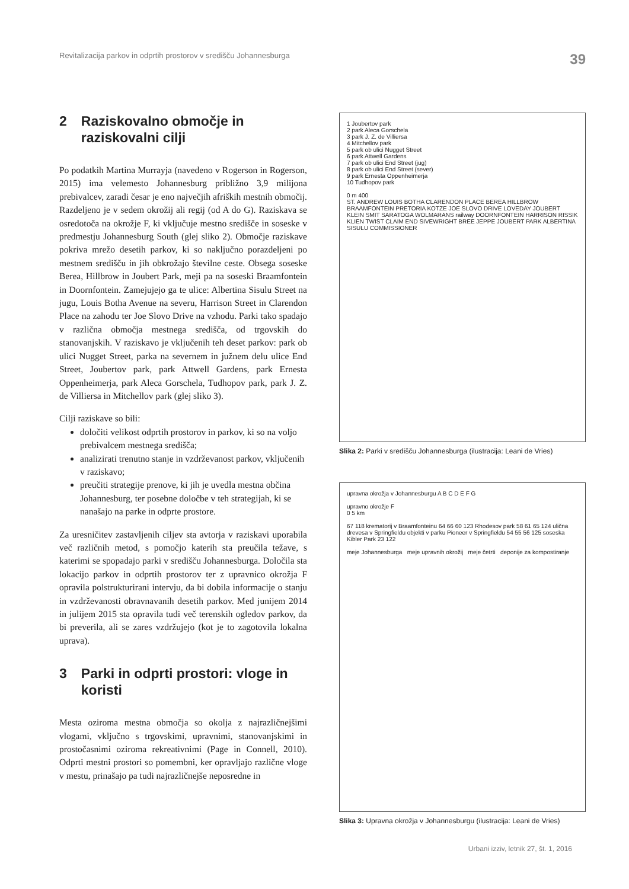Revitalizacija parkov in odprtih prostorov v središču Johannesburga 39
2 Raziskovalno območje in raziskovalni cilji
Po podatkih Martina Murrayja (navedeno v Rogerson in Rogerson, 2015) ima velemesto Johannesburg približno 3,9 milijona prebivalcev, zaradi česar je eno največjih afriških mestnih območij. Razdeljeno je v sedem okrožij ali regij (od A do G). Raziskava se osredotoča na okrožje F, ki vključuje mestno središče in soseske v predmestju Johannesburg South (glej sliko 2). Območje raziskave pokriva mrežo desetih parkov, ki so naključno porazdeljeni po mestnem središču in jih obkrožajo številne ceste. Obsega soseske Berea, Hillbrow in Joubert Park, meji pa na soseski Braamfontein in Doornfontein. Zamejujejo ga te ulice: Albertina Sisulu Street na jugu, Louis Botha Avenue na severu, Harrison Street in Clarendon Place na zahodu ter Joe Slovo Drive na vzhodu. Parki tako spadajo v različna območja mestnega središča, od trgovskih do stanovanjskih. V raziskavo je vključenih teh deset parkov: park ob ulici Nugget Street, parka na severnem in južnem delu ulice End Street, Joubertov park, park Attwell Gardens, park Ernesta Oppenheimerja, park Aleca Gorschela, Tudhopov park, park J. Z. de Villiersa in Mitchellov park (glej sliko 3).
Cilji raziskave so bili:
določiti velikost odprtih prostorov in parkov, ki so na voljo prebivalcem mestnega središča;
analizirati trenutno stanje in vzdrževanost parkov, vključenih v raziskavo;
preučiti strategije prenove, ki jih je uvedla mestna občina Johannesburg, ter posebne določbe v teh strategijah, ki se nanašajo na parke in odprte prostore.
Za uresničitev zastavljenih ciljev sta avtorja v raziskavi uporabila več različnih metod, s pomočjo katerih sta preučila težave, s katerimi se spopadajo parki v središču Johannesburga. Določila sta lokacijo parkov in odprtih prostorov ter z upravnico okrožja F opravila polstrukturirani intervju, da bi dobila informacije o stanju in vzdrževanosti obravnavanih desetih parkov. Med junijem 2014 in julijem 2015 sta opravila tudi več terenskih ogledov parkov, da bi preverila, ali se zares vzdržujejo (kot je to zagotovila lokalna uprava).
3 Parki in odprti prostori: vloge in koristi
Mesta oziroma mestna območja so okolja z najrazličnejšimi vlogami, vključno s trgovskimi, upravnimi, stanovanjskimi in prostočasnimi oziroma rekreativnimi (Page in Connell, 2010). Odprti mestni prostori so pomembni, ker opravljajo različne vloge v mestu, prinašajo pa tudi najrazličnejše neposredne in
1 Joubertov park
2 park Aleca Gorschela
3 park J. Z. de Villiersa
4 Mitchellov park
5 park ob ulici Nugget Street
6 park Attwell Gardens
7 park ob ulici End Street (jug)
8 park ob ulici End Street (sever)
9 park Ernesta Oppenheimerja
10 Tudhopov park
0 m 400
ST. ANDREW LOUIS BOTHA CLARENDON PLACE BEREA HILLBROW BRAAMFONTEIN PRETORIA KOTZE JOE SLOVO DRIVE LOVEDAY JOUBERT KLEIN SMIT SARATOGA WOLMARANS railway DOORNFONTEIN HARRISON RISSIK KLIEN TWIST CLAIM END SIVEWRIGHT BREE JEPPE JOUBERT PARK ALBERTINA SISULU COMMISSIONER
Slika 2: Parki v središču Johannesburga (ilustracija: Leani de Vries)
upravna okrožja v Johannesburgu A B C D E F G
upravno okrožje F
0 5 km
67 118 krematorij v Braamfonteinu 64 66 60 123 Rhodesov park 58 61 65 124 ulična drevesa v Springfieldu objekti v parku Pioneer v Springfieldu 54 55 56 125 soseska Kibler Park 23 122
meje Johannesburga meje upravnih okrožij meje četrti deponije za kompostiranje
Slika 3: Upravna okrožja v Johannesburgu (ilustracija: Leani de Vries)
Urbani izziv, letnik 27, št. 1, 2016